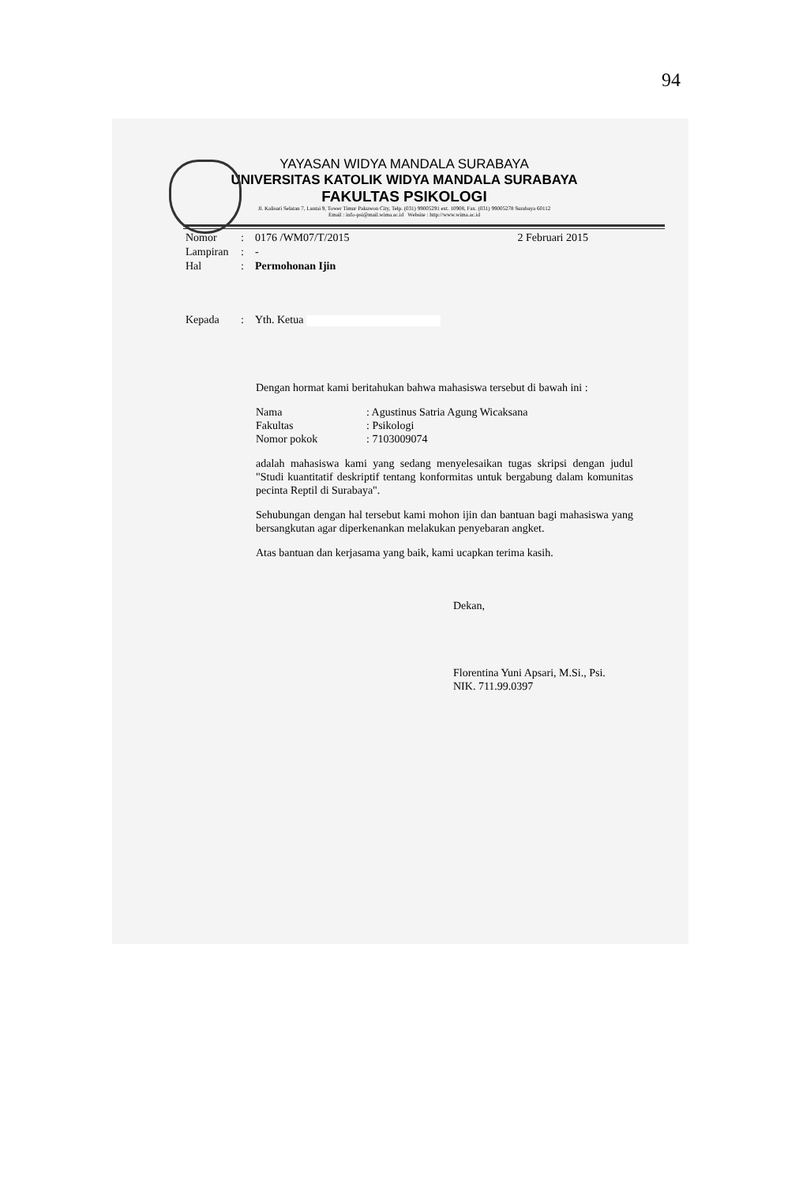94
YAYASAN WIDYA MANDALA SURABAYA
UNIVERSITAS KATOLIK WIDYA MANDALA SURABAYA
FAKULTAS PSIKOLOGI
Jl. Kalisari Selatan 7, Lantai 9, Tower Timur Pakuwon City, Telp. (031) 99005291 ext. 10908, Fax. (031) 99005278 Surabaya 60112
Email : info-psi@mail.wima.ac.id Website : http://www.wima.ac.id
Nomor: 0176 /WM07/T/2015 2 Februari 2015
Lampiran: -
Hal: Permohonan Ijin
Kepada: Yth. Ketua
Dengan hormat kami beritahukan bahwa mahasiswa tersebut di bawah ini :
Nama: Agustinus Satria Agung Wicaksana
Fakultas: Psikologi
Nomor pokok: 7103009074
adalah mahasiswa kami yang sedang menyelesaikan tugas skripsi dengan judul "Studi kuantitatif deskriptif tentang konformitas untuk bergabung dalam komunitas pecinta Reptil di Surabaya".
Sehubungan dengan hal tersebut kami mohon ijin dan bantuan bagi mahasiswa yang bersangkutan agar diperkenankan melakukan penyebaran angket.
Atas bantuan dan kerjasama yang baik, kami ucapkan terima kasih.
Dekan,
Florentina Yuni Apsari, M.Si., Psi.
NIK. 711.99.0397